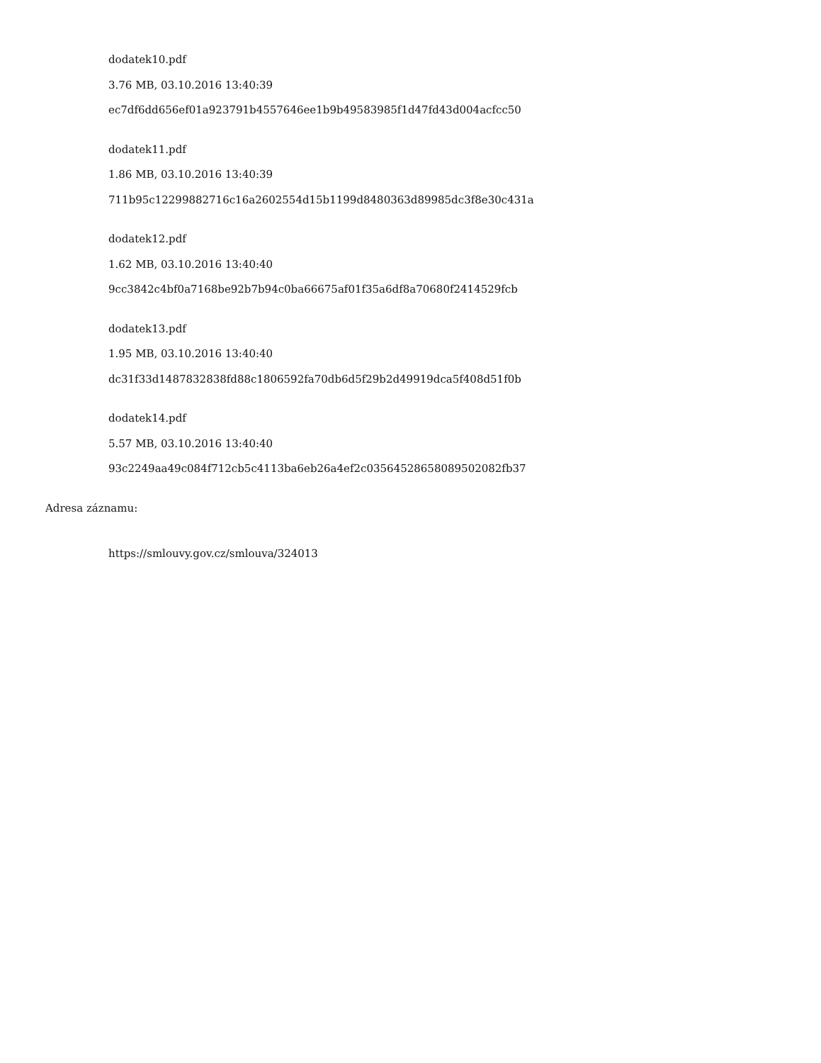dodatek10.pdf
3.76 MB, 03.10.2016 13:40:39
ec7df6dd656ef01a923791b4557646ee1b9b49583985f1d47fd43d004acfcc50
dodatek11.pdf
1.86 MB, 03.10.2016 13:40:39
711b95c12299882716c16a2602554d15b1199d8480363d89985dc3f8e30c431a
dodatek12.pdf
1.62 MB, 03.10.2016 13:40:40
9cc3842c4bf0a7168be92b7b94c0ba66675af01f35a6df8a70680f2414529fcb
dodatek13.pdf
1.95 MB, 03.10.2016 13:40:40
dc31f33d1487832838fd88c1806592fa70db6d5f29b2d49919dca5f408d51f0b
dodatek14.pdf
5.57 MB, 03.10.2016 13:40:40
93c2249aa49c084f712cb5c4113ba6eb26a4ef2c0356452865808950208​2fb37
Adresa záznamu:
https://smlouvy.gov.cz/smlouva/324013